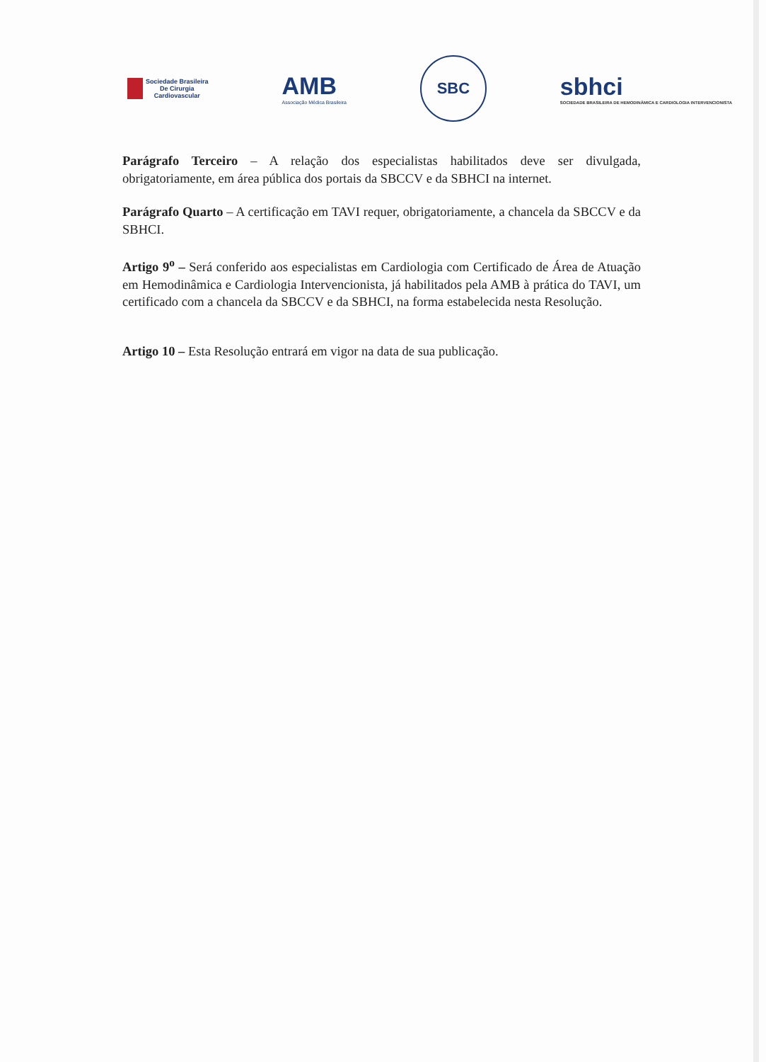Sociedade Brasileira
De Cirurgia
Cardiovascular
AMB
Associação Médica Brasileira
SBC
sbhci
SOCIEDADE BRASILEIRA DE HEMODINÂMICA E CARDIOLOGIA INTERVENCIONISTA
Parágrafo Terceiro – A relação dos especialistas habilitados deve ser divulgada, obrigatoriamente, em área pública dos portais da SBCCV e da SBHCI na internet.
Parágrafo Quarto – A certificação em TAVI requer, obrigatoriamente, a chancela da SBCCV e da SBHCI.
Artigo 9<sup>o</sup> – Será conferido aos especialistas em Cardiologia com Certificado de Área de Atuação em Hemodinâmica e Cardiologia Intervencionista, já habilitados pela AMB à prática do TAVI, um certificado com a chancela da SBCCV e da SBHCI, na forma estabelecida nesta Resolução.
Artigo 10 – Esta Resolução entrará em vigor na data de sua publicação.